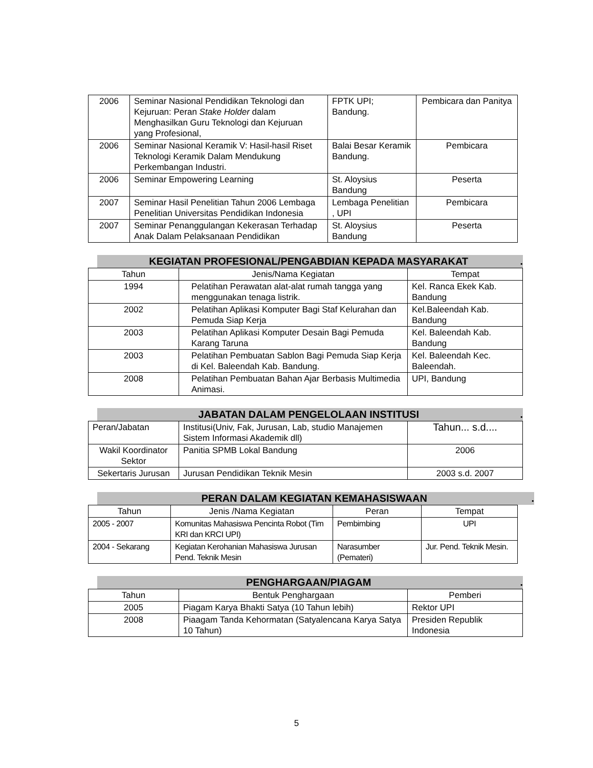| 2006 | Seminar Nasional Pendidikan Teknologi dan Kejuruan: Peran Stake Holder dalam Menghasilkan Guru Teknologi dan Kejuruan yang Profesional, | FPTK UPI; Bandung. | Pembicara dan Panitya |
| 2006 | Seminar Nasional Keramik V: Hasil-hasil Riset Teknologi Keramik Dalam Mendukung Perkembangan Industri. | Balai Besar Keramik Bandung. | Pembicara |
| 2006 | Seminar Empowering Learning | St. Aloysius Bandung | Peserta |
| 2007 | Seminar Hasil Penelitian Tahun 2006 Lembaga Penelitian Universitas Pendidikan Indonesia | Lembaga Penelitian , UPI | Pembicara |
| 2007 | Seminar Penanggulangan Kekerasan Terhadap Anak Dalam Pelaksanaan Pendidikan | St. Aloysius Bandung | Peserta |
KEGIATAN PROFESIONAL/PENGABDIAN KEPADA MASYARAKAT.
| Tahun | Jenis/Nama Kegiatan | Tempat |
| --- | --- | --- |
| 1994 | Pelatihan Perawatan alat-alat rumah tangga yang menggunakan tenaga listrik. | Kel. Ranca Ekek Kab. Bandung |
| 2002 | Pelatihan Aplikasi Komputer Bagi Staf Kelurahan dan Pemuda Siap Kerja | Kel.Baleendah Kab. Bandung |
| 2003 | Pelatihan Aplikasi Komputer Desain Bagi Pemuda Karang Taruna | Kel. Baleendah Kab. Bandung |
| 2003 | Pelatihan Pembuatan Sablon Bagi Pemuda Siap Kerja di Kel. Baleendah Kab. Bandung. | Kel. Baleendah Kec. Baleendah. |
| 2008 | Pelatihan Pembuatan Bahan Ajar Berbasis Multimedia Animasi. | UPI, Bandung |
JABATAN DALAM PENGELOLAAN INSTITUSI.
| Peran/Jabatan | Institusi(Univ, Fak, Jurusan, Lab, studio Manajemen Sistem Informasi Akademik dll) | Tahun... s.d.... |
| Wakil Koordinator Sektor | Panitia SPMB Lokal Bandung | 2006 |
| Sekertaris Jurusan | Jurusan Pendidikan Teknik Mesin | 2003 s.d. 2007 |
PERAN DALAM KEGIATAN KEMAHASISWAAN.
| Tahun | Jenis /Nama Kegiatan | Peran | Tempat |
| --- | --- | --- | --- |
| 2005 - 2007 | Komunitas Mahasiswa Pencinta Robot (Tim KRI dan KRCI UPI) | Pembimbing | UPI |
| 2004 - Sekarang | Kegiatan Kerohanian Mahasiswa Jurusan Pend. Teknik Mesin | Narasumber (Pemateri) | Jur. Pend. Teknik Mesin. |
PENGHARGAAN/PIAGAM.
| Tahun | Bentuk Penghargaan | Pemberi |
| --- | --- | --- |
| 2005 | Piagam Karya Bhakti Satya (10 Tahun lebih) | Rektor UPI |
| 2008 | Piaagam Tanda Kehormatan (Satyalencana Karya Satya 10 Tahun) | Presiden Republik Indonesia |
5